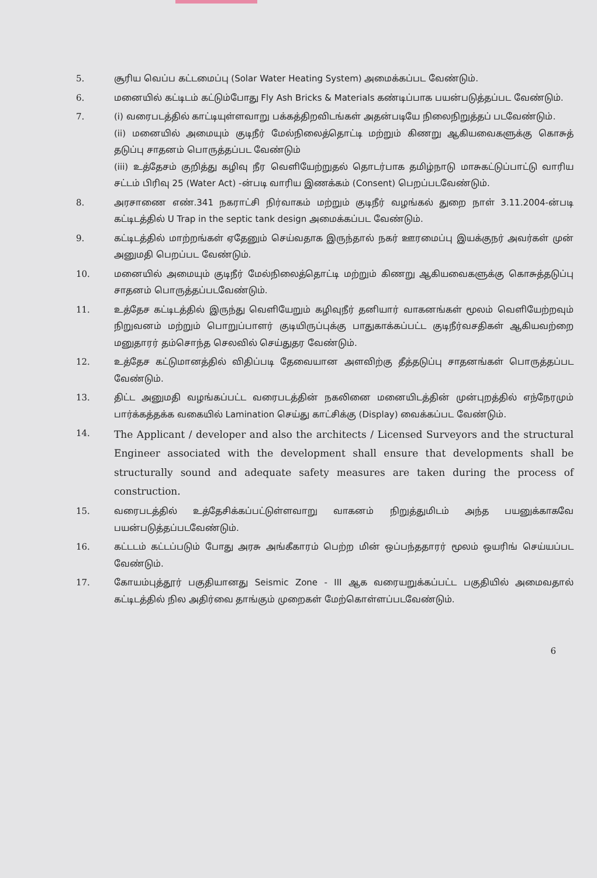5. சூரிய வெப்ப கட்டமைப்பு (Solar Water Heating System) அமைக்கப்பட வேண்டும்.
6. மனையில் கட்டிடம் கட்டும்போது Fly Ash Bricks & Materials கண்டிப்பாக பயன்படுத்தப்பட வேண்டும்.
7. (i) வரைபடத்தில் காட்டியுள்ளவாறு பக்கத்திறவிடங்கள் அதன்படியே நிலைநிறுத்தப் படவேண்டும்.
(ii) மனையில் அமையும் குடிநீர் மேல்நிலைத்தொட்டி மற்றும் கிணறு ஆகியவைகளுக்கு கொசுத் தடுப்பு சாதனம் பொருத்தப்பட வேண்டும்
(iii) உத்தேசம் குறித்து கழிவு நீர வெளியேற்றுதல் தொடர்பாக தமிழ்நாடு மாசுகட்டுப்பாட்டு வாரிய சட்டம் பிரிவு 25 (Water Act) -ன்படி வாரிய இணக்கம் (Consent) பெறப்படவேண்டும்.
8. அரசாணை எண்.341 நகராட்சி நிர்வாகம் மற்றும் குடிநீர் வழங்கல் துறை நாள் 3.11.2004-ன்படி கட்டிடத்தில் U Trap in the septic tank design அமைக்கப்பட வேண்டும்.
9. கட்டிடத்தில் மாற்றங்கள் ஏதேனும் செய்வதாக இருந்தால் நகர் ஊரமைப்பு இயக்குநர் அவர்கள் முன் அனுமதி பெறப்பட வேண்டும்.
10. மனையில் அமையும் குடிநீர் மேல்நிலைத்தொட்டி மற்றும் கிணறு ஆகியவைகளுக்கு கொசுத்தடுப்பு சாதனம் பொருத்தப்படவேண்டும்.
11. உத்தேச கட்டிடத்தில் இருந்து வெளியேறும் கழிவுநீர் தனியார் வாகனங்கள் மூலம் வெளியேற்றவும் நிறுவனம் மற்றும் பொறுப்பாளர் குடியிருப்புக்கு பாதுகாக்கப்பட்ட குடிநீர்வசதிகள் ஆகியவற்றை மனுதாரர் தம்சொந்த செலவில் செய்துதர வேண்டும்.
12. உத்தேச கட்டுமானத்தில் விதிப்படி தேவையான அளவிற்கு தீத்தடுப்பு சாதனங்கள் பொருத்தப்பட வேண்டும்.
13. திட்ட அனுமதி வழங்கப்பட்ட வரைபடத்தின் நகலினை மனையிடத்தின் முன்புறத்தில் எந்நேரமும் பார்க்கத்தக்க வகையில் Lamination செய்து காட்சிக்கு (Display) வைக்கப்பட வேண்டும்.
14. The Applicant / developer and also the architects / Licensed Surveyors and the structural Engineer associated with the development shall ensure that developments shall be structurally sound and adequate safety measures are taken during the process of construction.
15. வரைபடத்தில் உத்தேசிக்கப்பட்டுள்ளவாறு வாகனம் நிறுத்துமிடம் அந்த பயனுக்காகவே பயன்படுத்தப்படவேண்டும்.
16. கட்டடம் கட்டப்படும் போது அரசு அங்கீகாரம் பெற்ற மின் ஒப்பந்ததாரர் மூலம் ஒயரிங் செய்யப்பட வேண்டும்.
17. கோயம்புத்தூர் பகுதியானது Seismic Zone - III ஆக வரையறுக்கப்பட்ட பகுதியில் அமைவதால் கட்டிடத்தில் நில அதிர்வை தாங்கும் முறைகள் மேற்கொள்ளப்படவேண்டும்.
6